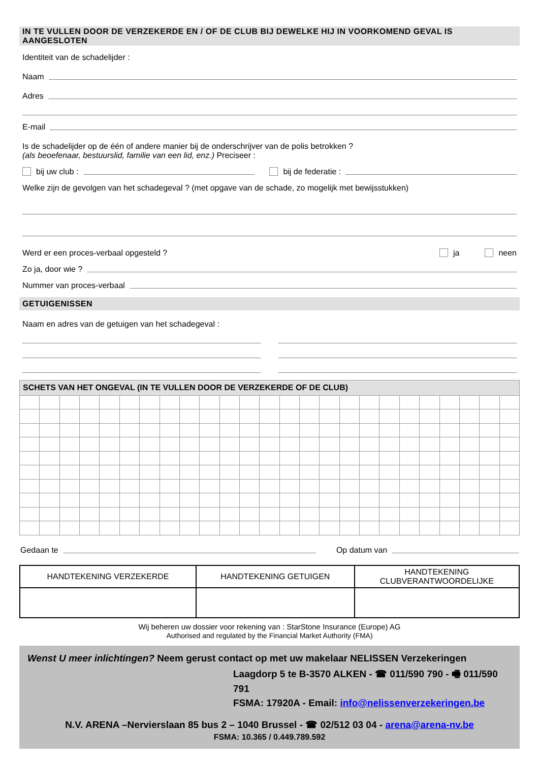IN TE VULLEN DOOR DE VERZEKERDE EN / OF DE CLUB BIJ DEWELKE HIJ IN VOORKOMEND GEVAL IS AANGESLOTEN
Identiteit van de schadelijder :
Naam
Adres
E-mail
Is de schadelijder op de één of andere manier bij de onderschrijver van de polis betrokken ?
(als beoefenaar, bestuurslid, familie van een lid, enz.) Preciseer :
bij uw club : bij de federatie :
Welke zijn de gevolgen van het schadegeval ? (met opgave van de schade, zo mogelijk met bewijsstukken)
Werd er een proces-verbaal opgesteld ? ja neen
Zo ja, door wie ?
Nummer van proces-verbaal
GETUIGENISSEN
Naam en adres van de getuigen van het schadegeval :
| SCHETS VAN HET ONGEVAL (IN TE VULLEN DOOR DE VERZEKERDE OF DE CLUB) | | | | | | | | | | | | | | | | | | | | | | | | |
Gedaan te Op datum van
| HANDTEKENING VERZEKERDE | HANDTEKENING GETUIGEN | HANDTEKENING CLUBVERANTWOORDELIJKE |
Wij beheren uw dossier voor rekening van : StarStone Insurance (Europe) AG
Authorised and regulated by the Financial Market Authority (FMA)
Wenst U meer inlichtingen? Neem gerust contact op met uw makelaar NELISSEN Verzekeringen
Laagdorp 5 te B-3570 ALKEN - ☎ 011/590 790 - 🖷 011/590 791
FSMA: 17920A - Email: info@nelissenverzekeringen.be
N.V. ARENA –Nervierslaan 85 bus 2 – 1040 Brussel - ☎ 02/512 03 04 - arena@arena-nv.be
FSMA: 10.365 / 0.449.789.592